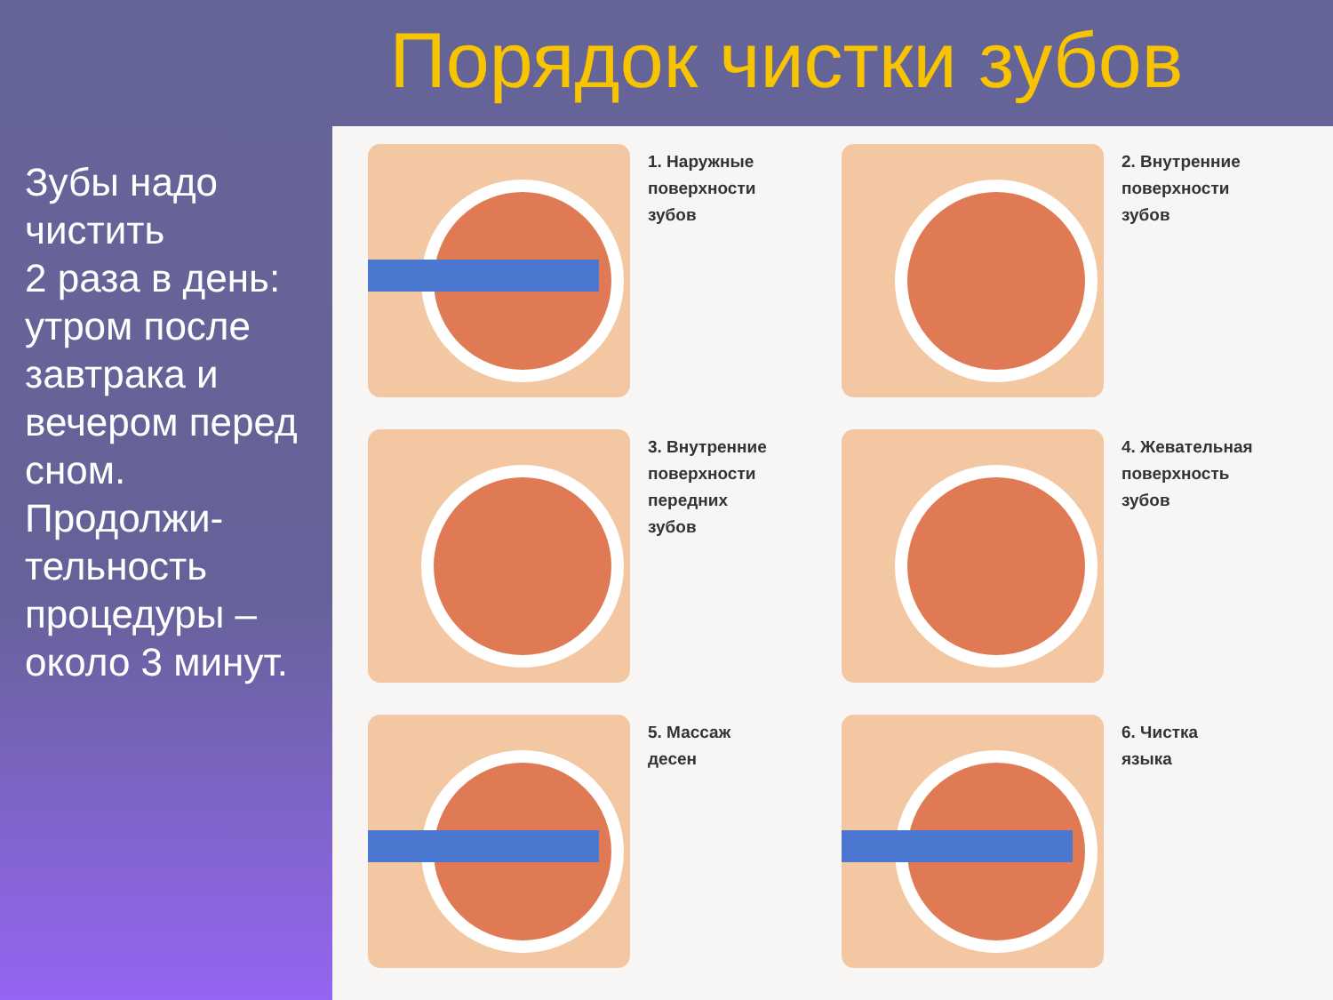Порядок чистки зубов
Зубы надо чистить
2 раза в день: утром после завтрака и вечером перед сном. Продолжи-тельность процедуры – около 3 минут.
1. Наружные
поверхности
зубов
2. Внутренние
поверхности
зубов
3. Внутренние
поверхности
передних
зубов
4. Жевательная
поверхность
зубов
5. Массаж
десен
6. Чистка
языка